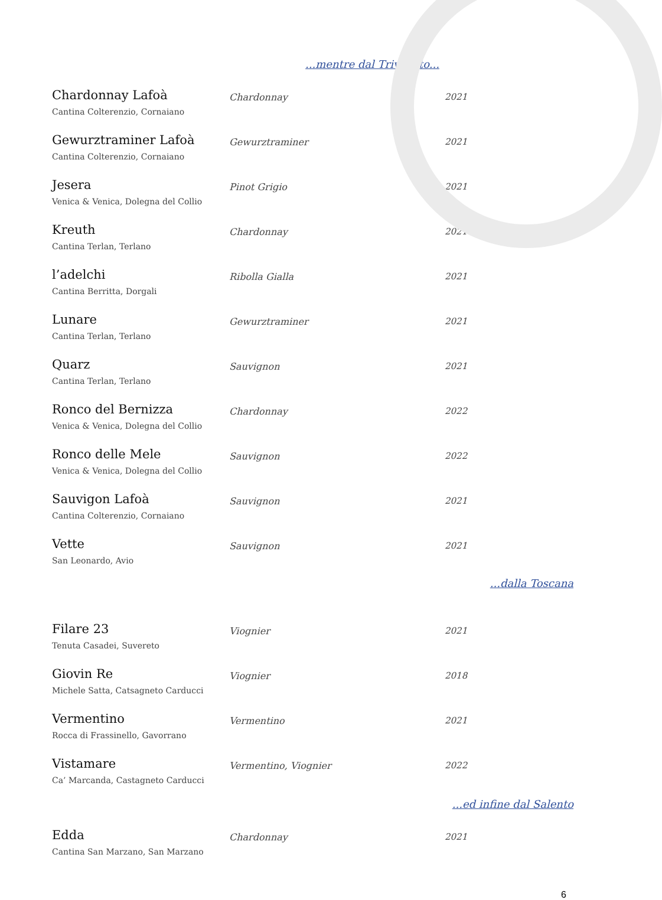...mentre dal Triveneto...
| Chardonnay Lafoà Cantina Colterenzio, Cornaiano | Chardonnay | 2021 |
| Gewurztraminer Lafoà Cantina Colterenzio, Cornaiano | Gewurztraminer | 2021 |
| Jesera Venica & Venica, Dolegna del Collio | Pinot Grigio | 2021 |
| Kreuth Cantina Terlan, Terlano | Chardonnay | 2021 |
| l’adelchi Cantina Berritta, Dorgali | Ribolla Gialla | 2021 |
| Lunare Cantina Terlan, Terlano | Gewurztraminer | 2021 |
| Quarz Cantina Terlan, Terlano | Sauvignon | 2021 |
| Ronco del Bernizza Venica & Venica, Dolegna del Collio | Chardonnay | 2022 |
| Ronco delle Mele Venica & Venica, Dolegna del Collio | Sauvignon | 2022 |
| Sauvigon Lafoà Cantina Colterenzio, Cornaiano | Sauvignon | 2021 |
| Vette San Leonardo, Avio | Sauvignon | 2021 |
...dalla Toscana
| Filare 23 Tenuta Casadei, Suvereto | Viognier | 2021 |
| Giovin Re Michele Satta, Catsagneto Carducci | Viognier | 2018 |
| Vermentino Rocca di Frassinello, Gavorrano | Vermentino | 2021 |
| Vistamare Ca’ Marcanda, Castagneto Carducci | Vermentino, Viognier | 2022 |
...ed infine dal Salento
| Edda Cantina San Marzano, San Marzano | Chardonnay | 2021 |
6